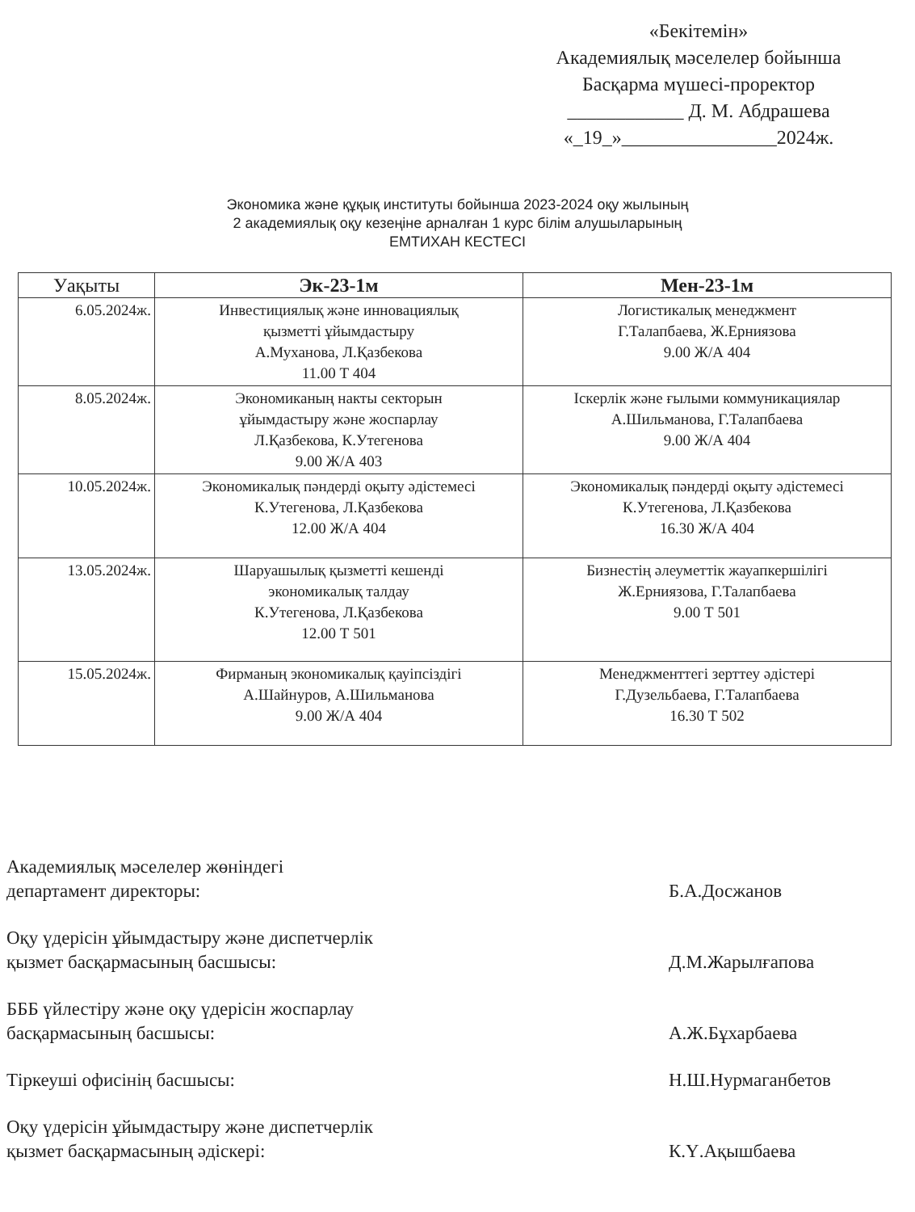«Бекітемін»
Академиялық мәселелер бойынша
Басқарма мүшесі-проректор
____________ Д. М. Абдрашева
«_19_»________________2024ж.
Экономика және құқық институты бойынша 2023-2024 оқу жылының
2 академиялық оқу кезеңіне арналған 1 курс білім алушыларының
ЕМТИХАН КЕСТЕСІ
| Уақыты | Эк-23-1м | Мен-23-1м |
| --- | --- | --- |
| 6.05.2024ж. | Инвестициялық және инновациялық қызметті ұйымдастыру А.Муханова, Л.Қазбекова 11.00 Т 404 | Логистикалық менеджмент Г.Талапбаева, Ж.Ерниязова 9.00 Ж/А 404 |
| 8.05.2024ж. | Экономиканың накты секторын ұйымдастыру және жоспарлау Л.Қазбекова, К.Утегенова 9.00 Ж/А 403 | Іскерлік және ғылыми коммуникациялар А.Шильманова, Г.Талапбаева 9.00 Ж/А 404 |
| 10.05.2024ж. | Экономикалық пәндерді оқыту әдістемесі К.Утегенова, Л.Қазбекова 12.00 Ж/А 404 | Экономикалық пәндерді оқыту әдістемесі К.Утегенова, Л.Қазбекова 16.30 Ж/А 404 |
| 13.05.2024ж. | Шаруашылық қызметті кешенді экономикалық талдау К.Утегенова, Л.Қазбекова 12.00 Т 501 | Бизнестің әлеуметтік жауапкершілігі Ж.Ерниязова, Г.Талапбаева 9.00 Т 501 |
| 15.05.2024ж. | Фирманың экономикалық қауіпсіздігі А.Шайнуров, А.Шильманова 9.00 Ж/А 404 | Менеджменттегі зерттеу әдістері Г.Дузельбаева, Г.Талапбаева 16.30 Т 502 |
Академиялық мәселелер жөніндегі
департамент директоры:
Б.А.Досжанов
Оқу үдерісін ұйымдастыру және диспетчерлік
қызмет басқармасының басшысы:
Д.М.Жарылғапова
БББ үйлестіру және оқу үдерісін жоспарлау
басқармасының басшысы:
А.Ж.Бұхарбаева
Тіркеуші офисінің басшысы: Н.Ш.Нурмаганбетов
Оқу үдерісін ұйымдастыру және диспетчерлік
қызмет басқармасының әдіскері:
К.Ү.Ақышбаева